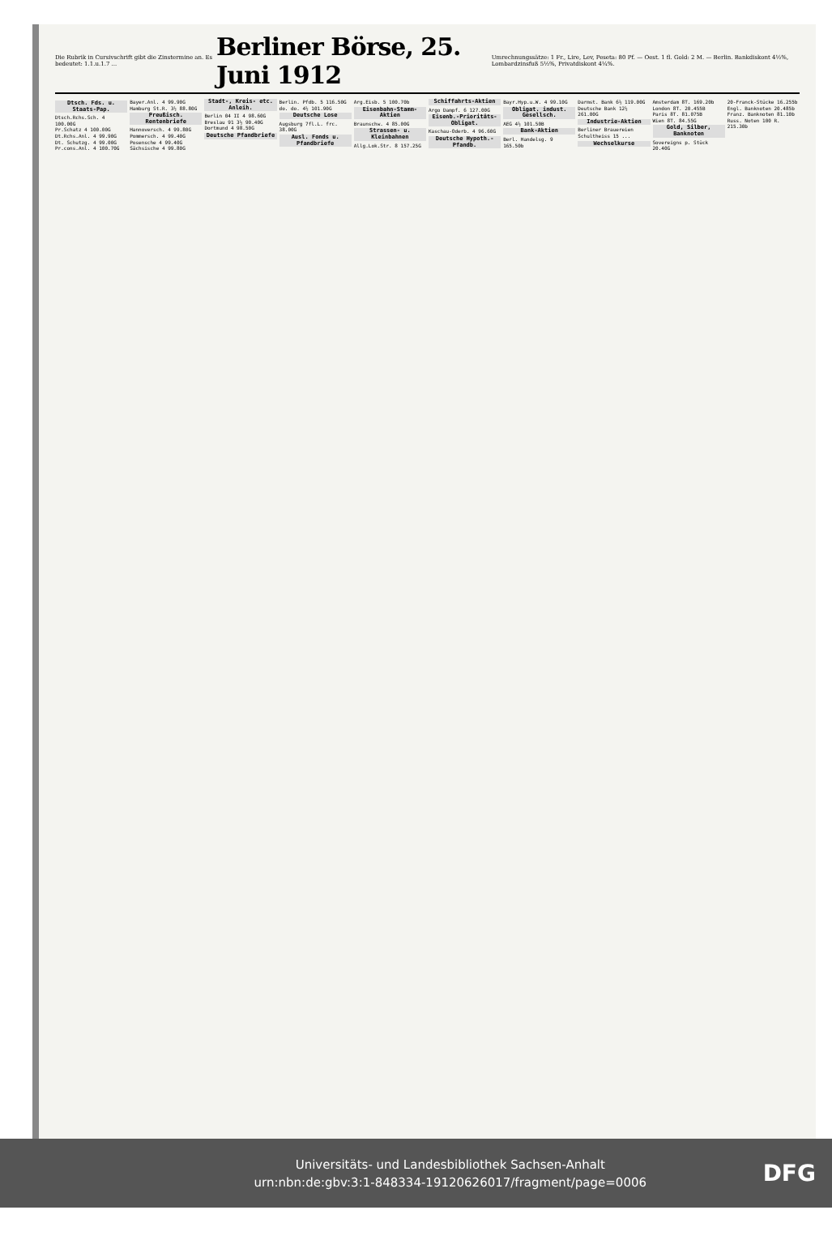Die Rubrik in Cursivschrift gibt die Zinstermine an. Es bedeutet: 1.1.u.1.7 ...
Berliner Börse, 25. Juni 1912
Umrechnungssätze: 1 Fr., Lire, Lev, Peseta: 80 Pf. — Oest. 1 fl. Gold: 2 M. — Berlin. Bankdiskont 4½%, Lombardzinsfuß 5½%, Privatdiskont 4¼%.
Dtsch. Fds. u. Staats-Pap.
Dtsch.Rchs.Sch. 4 100.00G
Pr.Schatz 4 100.00G
Dt.Rchs.Anl. 4 99.90G
Dt. Schutzg. 4 99.00G
Pr.cons.Anl. 4 100.70G
Bayer.Anl. 4 99.90G
Hamburg St.R. 3½ 88.80G
Preußisch. Rentenbriefe
Hannoversch. 4 99.80G
Pommersch. 4 99.40G
Posensche 4 99.40G
Sächsische 4 99.80G
Stadt-, Kreis- etc. Anleih.
Berlin 04 II 4 98.60G
Breslau 91 3½ 90.40G
Dortmund 4 98.50G
Deutsche Pfandbriefe
Berlin. Pfdb. 5 116.50G
do. do. 4½ 101.90G
Deutsche Lose
Augsburg 7fl.L. frc. 38.00G
Ausl. Fonds u. Pfandbriefe
Arg.Eisb. 5 100.70b
Eisenbahn-Stamm-Aktien
Braunschw. 4 85.00G
Strassen- u. Kleinbahnen
Allg.Lok.Str. 8 157.25G
Schiffahrts-Aktien
Argo Dampf. 6 127.00G
Eisenb.-Prioritäts-Obligat.
Kaschau-Oderb. 4 96.60G
Deutsche Hypoth.-Pfandb.
Bayr.Hyp.u.W. 4 99.10G
Obligat. indust. Gesellsch.
AEG 4½ 101.50B
Bank-Aktien
Berl. Handelsg. 9 165.50b
Darmst. Bank 6½ 119.00G
Deutsche Bank 12½ 261.00G
Industrie-Aktien
Berliner Brauereien
Schultheiss 15 ...
Wechselkurse
Amsterdam 8T. 169.20b
London 8T. 20.455B
Paris 8T. 81.075B
Wien 8T. 84.55G
Gold, Silber, Banknoten
Sovereigns p. Stück 20.40G
20-Franck-Stücke 16.255b
Engl. Banknoten 20.485b
Franz. Banknoten 81.10b
Russ. Noten 100 R. 215.30b
Universitäts- und Landesbibliothek Sachsen-Anhalt
urn:nbn:de:gbv:3:1-848334-19120626017/fragment/page=0006
DFG